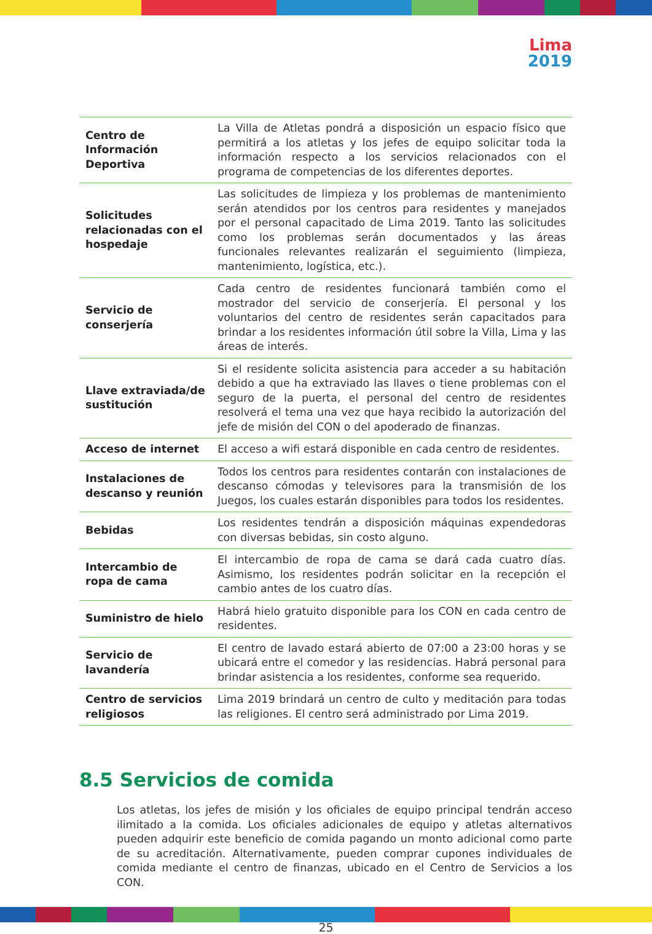Lima
2019
| Centro de Información Deportiva | La Villa de Atletas pondrá a disposición un espacio físico que permitirá a los atletas y los jefes de equipo solicitar toda la información respecto a los servicios relacionados con el programa de competencias de los diferentes deportes. |
| Solicitudes relacionadas con el hospedaje | Las solicitudes de limpieza y los problemas de mantenimiento serán atendidos por los centros para residentes y manejados por el personal capacitado de Lima 2019. Tanto las solicitudes como los problemas serán documentados y las áreas funcionales relevantes realizarán el seguimiento (limpieza, mantenimiento, logística, etc.). |
| Servicio de conserjería | Cada centro de residentes funcionará también como el mostrador del servicio de conserjería. El personal y los voluntarios del centro de residentes serán capacitados para brindar a los residentes información útil sobre la Villa, Lima y las áreas de interés. |
| Llave extraviada/de sustitución | Si el residente solicita asistencia para acceder a su habitación debido a que ha extraviado las llaves o tiene problemas con el seguro de la puerta, el personal del centro de residentes resolverá el tema una vez que haya recibido la autorización del jefe de misión del CON o del apoderado de finanzas. |
| Acceso de internet | El acceso a wifi estará disponible en cada centro de residentes. |
| Instalaciones de descanso y reunión | Todos los centros para residentes contarán con instalaciones de descanso cómodas y televisores para la transmisión de los Juegos, los cuales estarán disponibles para todos los residentes. |
| Bebidas | Los residentes tendrán a disposición máquinas expendedoras con diversas bebidas, sin costo alguno. |
| Intercambio de ropa de cama | El intercambio de ropa de cama se dará cada cuatro días. Asimismo, los residentes podrán solicitar en la recepción el cambio antes de los cuatro días. |
| Suministro de hielo | Habrá hielo gratuito disponible para los CON en cada centro de residentes. |
| Servicio de lavandería | El centro de lavado estará abierto de 07:00 a 23:00 horas y se ubicará entre el comedor y las residencias. Habrá personal para brindar asistencia a los residentes, conforme sea requerido. |
| Centro de servicios religiosos | Lima 2019 brindará un centro de culto y meditación para todas las religiones. El centro será administrado por Lima 2019. |
8.5 Servicios de comida
Los atletas, los jefes de misión y los oficiales de equipo principal tendrán acceso ilimitado a la comida. Los oficiales adicionales de equipo y atletas alternativos pueden adquirir este beneficio de comida pagando un monto adicional como parte de su acreditación. Alternativamente, pueden comprar cupones individuales de comida mediante el centro de finanzas, ubicado en el Centro de Servicios a los CON.
25